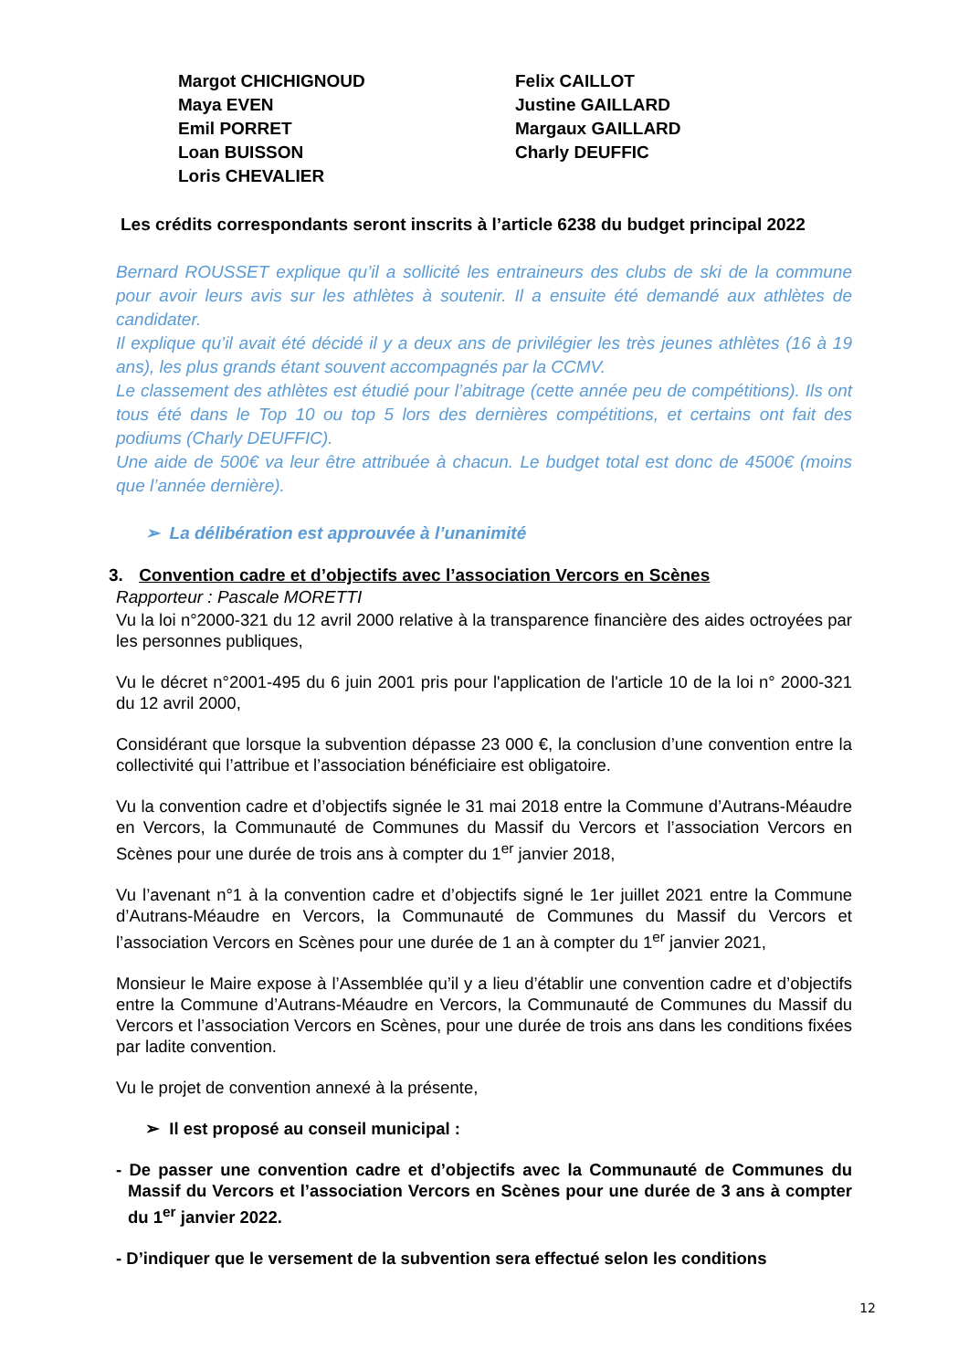Margot CHICHIGNOUD
Maya EVEN
Emil PORRET
Loan BUISSON
Loris CHEVALIER
Felix CAILLOT
Justine GAILLARD
Margaux GAILLARD
Charly DEUFFIC
Les crédits correspondants seront inscrits à l’article 6238 du budget principal 2022
Bernard ROUSSET explique qu’il a sollicité les entraineurs des clubs de ski de la commune pour avoir leurs avis sur les athlètes à soutenir. Il a ensuite été demandé aux athlètes de candidater.
Il explique qu’il avait été décidé il y a deux ans de privilégier les très jeunes athlètes (16 à 19 ans), les plus grands étant souvent accompagnés par la CCMV.
Le classement des athlètes est étudié pour l’abitrage (cette année peu de compétitions). Ils ont tous été dans le Top 10 ou top 5 lors des dernières compétitions, et certains ont fait des podiums (Charly DEUFFIC).
Une aide de 500€ va leur être attribuée à chacun. Le budget total est donc de 4500€ (moins que l’année dernière).
➢ La délibération est approuvée à l’unanimité
3. Convention cadre et d’objectifs avec l’association Vercors en Scènes
Rapporteur : Pascale MORETTI
Vu la loi n°2000-321 du 12 avril 2000 relative à la transparence financière des aides octroyées par les personnes publiques,
Vu le décret n°2001-495 du 6 juin 2001 pris pour l'application de l'article 10 de la loi n° 2000-321 du 12 avril 2000,
Considérant que lorsque la subvention dépasse 23 000 €, la conclusion d’une convention entre la collectivité qui l’attribue et l’association bénéficiaire est obligatoire.
Vu la convention cadre et d’objectifs signée le 31 mai 2018 entre la Commune d’Autrans-Méaudre en Vercors, la Communauté de Communes du Massif du Vercors et l’association Vercors en Scènes pour une durée de trois ans à compter du 1<sup>er</sup> janvier 2018,
Vu l’avenant n°1 à la convention cadre et d’objectifs signé le 1er juillet 2021 entre la Commune d’Autrans-Méaudre en Vercors, la Communauté de Communes du Massif du Vercors et l’association Vercors en Scènes pour une durée de 1 an à compter du 1<sup>er</sup> janvier 2021,
Monsieur le Maire expose à l’Assemblée qu’il y a lieu d’établir une convention cadre et d’objectifs entre la Commune d’Autrans-Méaudre en Vercors, la Communauté de Communes du Massif du Vercors et l’association Vercors en Scènes, pour une durée de trois ans dans les conditions fixées par ladite convention.
Vu le projet de convention annexé à la présente,
➢ Il est proposé au conseil municipal :
- De passer une convention cadre et d’objectifs avec la Communauté de Communes du Massif du Vercors et l’association Vercors en Scènes pour une durée de 3 ans à compter du 1<sup>er</sup> janvier 2022.
- D’indiquer que le versement de la subvention sera effectué selon les conditions
12